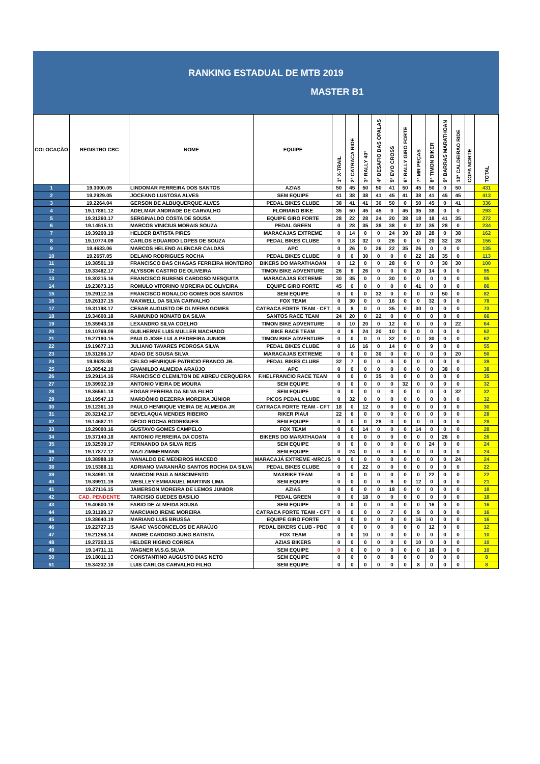RANKING ESTADUAL DE MTB 2019
MASTER B1
| COLOCAÇÃO | REGISTRO CBC | NOME | EQUIPE | 1ª X-TRAIL | 2ª CATRACA RIDE | 3ª RALLY 40º | 4ª DESAFIO DAS OPALAS | 5ª EVO CROSS | 6ª RALLY GIRO FORTE | 7ª MR PEÇAS | 8ª TIMON BIKER | 9ª BARRAS MARATHOAN | 10ª CALDEIRAO RIDE | COPA NORTE | TOTAL |
| --- | --- | --- | --- | --- | --- | --- | --- | --- | --- | --- | --- | --- | --- | --- | --- |
| 1 | 19.3000.05 | LINDOMAR FERREIRA DOS SANTOS | AZIAS | 50 | 45 | 50 | 50 | 41 | 50 | 45 | 50 | 0 | 50 | | 431 |
| 2 | 19.2929.05 | JOCEANO LUSTOSA ALVES | SEM EQUIPE | 41 | 38 | 38 | 41 | 45 | 41 | 38 | 41 | 45 | 45 | | 413 |
| 3 | 19.2264.04 | GERSON DE ALBUQUERQUE ALVES | PEDAL BIKES CLUBE | 38 | 41 | 41 | 30 | 50 | 0 | 50 | 45 | 0 | 41 | | 336 |
| 4 | 19.17881.12 | ADELMAR ANDRADE DE CARVALHO | FLORIANO BIKE | 35 | 50 | 45 | 45 | 0 | 45 | 35 | 38 | 0 | 0 | | 293 |
| 5 | 19.31260.17 | SERGINALDO COSTA DE SOUSA | EQUIPE GIRO FORTE | 28 | 22 | 28 | 24 | 20 | 38 | 18 | 18 | 41 | 35 | | 272 |
| 6 | 19.14515.11 | MARCOS VINICIUS MORAIS SOUZA | PEDAL GREEN | 0 | 28 | 35 | 38 | 38 | 0 | 32 | 35 | 28 | 0 | | 234 |
| 7 | 19.39200.19 | HELDER BATISTA PIRES | MARACAJAS EXTREME | 0 | 14 | 0 | 0 | 24 | 30 | 28 | 28 | 0 | 38 | | 162 |
| 8 | 19.10774.09 | CARLOS EDUARDO LOPES DE SOUZA | PEDAL BIKES CLUBE | 0 | 18 | 32 | 0 | 26 | 0 | 0 | 20 | 32 | 28 | | 156 |
| 9 | 19.4633.06 | MARCOS HELENO ALENCAR CALDAS | APC | 0 | 26 | 0 | 26 | 22 | 35 | 26 | 0 | 0 | 0 | | 135 |
| 10 | 19.2657.05 | DELANO RODRIGUES ROCHA | PEDAL BIKES CLUBE | 0 | 0 | 30 | 0 | 0 | 0 | 22 | 26 | 35 | 0 | | 113 |
| 11 | 19.38501.19 | FRANCISCO DAS CHAGAS FERREIRA MONTEIRO | BIKERS DO MARATHAOAN | 0 | 12 | 0 | 0 | 28 | 0 | 0 | 0 | 30 | 30 | | 100 |
| 12 | 19.33482.17 | ALYSSON CASTRO DE OLIVEIRA | TIMON BIKE ADVENTURE | 26 | 9 | 26 | 0 | 0 | 0 | 20 | 14 | 0 | 0 | | 95 |
| 13 | 19.30215.16 | FRANCISCO RUBENS CARDOSO MESQUITA | MARACAJAS EXTREME | 30 | 35 | 0 | 0 | 30 | 0 | 0 | 0 | 0 | 0 | | 95 |
| 14 | 19.23873.15 | ROMULO VITORINO MOREIRA DE OLIVEIRA | EQUIPE GIRO FORTE | 45 | 0 | 0 | 0 | 0 | 0 | 41 | 0 | 0 | 0 | | 86 |
| 15 | 19.29112.16 | FRANCISCO RONALDO GOMES DOS SANTOS | SEM EQUIPE | 0 | 0 | 0 | 32 | 0 | 0 | 0 | 0 | 50 | 0 | | 82 |
| 16 | 19.26137.15 | MAXWELL DA SILVA CARVALHO | FOX TEAM | 0 | 30 | 0 | 0 | 16 | 0 | 0 | 32 | 0 | 0 | | 78 |
| 17 | 19.31198.17 | CESAR AUGUSTO DE OLIVEIRA GOMES | CATRACA FORTE TEAM - CFT | 0 | 8 | 0 | 0 | 35 | 0 | 30 | 0 | 0 | 0 | | 73 |
| 18 | 19.34600.18 | RAIMUNDO NONATO DA SILVA | SANTOS RACE TEAM | 24 | 20 | 0 | 22 | 0 | 0 | 0 | 0 | 0 | 0 | | 66 |
| 19 | 19.35943.18 | LEXANDRO SILVA COELHO | TIMON BIKE ADVENTURE | 0 | 10 | 20 | 0 | 12 | 0 | 0 | 0 | 0 | 22 | | 64 |
| 20 | 19.10769.09 | GUILHERME LUIS MULLER MACHADO | BIKE RACE TEAM | 0 | 8 | 24 | 20 | 10 | 0 | 0 | 0 | 0 | 0 | | 62 |
| 21 | 19.27190.15 | PAULO JOSE LULA PEDREIRA JUNIOR | TIMON BIKE ADVENTURE | 0 | 0 | 0 | 0 | 32 | 0 | 0 | 30 | 0 | 0 | | 62 |
| 22 | 19.19677.13 | JULIANO TAVARES PEDROSA SILVA | PEDAL BIKES CLUBE | 0 | 16 | 16 | 0 | 14 | 0 | 0 | 9 | 0 | 0 | | 55 |
| 23 | 19.31266.17 | ADAO DE SOUSA SILVA | MARACAJAS EXTREME | 0 | 0 | 0 | 30 | 0 | 0 | 0 | 0 | 0 | 20 | | 50 |
| 24 | 19.8628.08 | CELSO HENRIQUE PATRICIO FRANCO JR. | PEDAL BIKES CLUBE | 32 | 7 | 0 | 0 | 0 | 0 | 0 | 0 | 0 | 0 | | 39 |
| 25 | 19.38542.19 | GIVANILDO ALMEIDA ARAÚJO | APC | 0 | 0 | 0 | 0 | 0 | 0 | 0 | 0 | 38 | 0 | | 38 |
| 26 | 19.29114.16 | FRANCISCO CLEMILTON DE ABREU CERQUEIRA | F.HELFRANCIO RACE TEAM | 0 | 0 | 0 | 35 | 0 | 0 | 0 | 0 | 0 | 0 | | 35 |
| 27 | 19.39932.19 | ANTONIO VIEIRA DE MOURA | SEM EQUIPE | 0 | 0 | 0 | 0 | 0 | 32 | 0 | 0 | 0 | 0 | | 32 |
| 28 | 19.36561.18 | EDGAR PEREIRA DA SILVA FILHO | SEM EQUIPE | 0 | 0 | 0 | 0 | 0 | 0 | 0 | 0 | 0 | 32 | | 32 |
| 29 | 19.19547.13 | MARDÔNIO BEZERRA MOREIRA JÚNIOR | PICOS PEDAL CLUBE | 0 | 32 | 0 | 0 | 0 | 0 | 0 | 0 | 0 | 0 | | 32 |
| 30 | 19.12361.10 | PAULO HENRIQUE VIEIRA DE ALMEIDA JR | CATRACA FORTE TEAM - CFT | 18 | 0 | 12 | 0 | 0 | 0 | 0 | 0 | 0 | 0 | | 30 |
| 31 | 20.32142.17 | BEVELAQUA MENDES RIBEIRO | RIKER PIAUI | 22 | 6 | 0 | 0 | 0 | 0 | 0 | 0 | 0 | 0 | | 28 |
| 32 | 19.14687.11 | DÉCIO ROCHA RODRIGUES | SEM EQUIPE | 0 | 0 | 0 | 28 | 0 | 0 | 0 | 0 | 0 | 0 | | 28 |
| 33 | 19.29090.16 | GUSTAVO GOMES CAMPELO | FOX TEAM | 0 | 0 | 14 | 0 | 0 | 0 | 14 | 0 | 0 | 0 | | 28 |
| 34 | 19.37140.18 | ANTONIO FERREIRA DA COSTA | BIKERS DO MARATHAOAN | 0 | 0 | 0 | 0 | 0 | 0 | 0 | 0 | 26 | 0 | | 26 |
| 35 | 19.32539.17 | FERNANDO DA SILVA REIS | SEM EQUIPE | 0 | 0 | 0 | 0 | 0 | 0 | 0 | 24 | 0 | 0 | | 24 |
| 36 | 19.17877.12 | MAZI ZIMMERMANN | SEM EQUIPE | 0 | 24 | 0 | 0 | 0 | 0 | 0 | 0 | 0 | 0 | | 24 |
| 37 | 19.38988.19 | IVANALDO DE MEDEIROS MACEDO | MARACAJÁ EXTREME -MRCJS | 0 | 0 | 0 | 0 | 0 | 0 | 0 | 0 | 0 | 24 | | 24 |
| 38 | 19.15388.11 | ADRIANO MARANHÃO SANTOS ROCHA DA SILVA | PEDAL BIKES CLUBE | 0 | 0 | 22 | 0 | 0 | 0 | 0 | 0 | 0 | 0 | | 22 |
| 39 | 19.34981.18 | MARCONI PAULA NASCIMENTO | MAXBIKE TEAM | 0 | 0 | 0 | 0 | 0 | 0 | 0 | 22 | 0 | 0 | | 22 |
| 40 | 19.39911.19 | WESLLEY EMMANUEL MARTINS LIMA | SEM EQUIPE | 0 | 0 | 0 | 0 | 9 | 0 | 12 | 0 | 0 | 0 | | 21 |
| 41 | 19.27116.15 | JAMERSON MOREIRA DE LEMOS JUNIOR | AZIAS | 0 | 0 | 0 | 0 | 18 | 0 | 0 | 0 | 0 | 0 | | 18 |
| 42 | CAD. PENDENTE | TARCISIO GUEDES BASILIO | PEDAL GREEN | 0 | 0 | 18 | 0 | 0 | 0 | 0 | 0 | 0 | 0 | | 18 |
| 43 | 19.40600.19 | FABIO DE ALMEIDA SOUSA | SEM EQUIPE | 0 | 0 | 0 | 0 | 0 | 0 | 0 | 16 | 0 | 0 | | 16 |
| 44 | 19.31199.17 | MARCIANO IRENE MOREIRA | CATRACA FORTE TEAM - CFT | 0 | 0 | 0 | 0 | 7 | 0 | 9 | 0 | 0 | 0 | | 16 |
| 45 | 19.38640.19 | MARIANO LUIS BRUSSA | EQUIPE GIRO FORTE | 0 | 0 | 0 | 0 | 0 | 0 | 16 | 0 | 0 | 0 | | 16 |
| 46 | 19.22727.15 | ISAAC VASCONCELOS DE ARAÚJO | PEDAL BIKERS CLUB - PBC | 0 | 0 | 0 | 0 | 0 | 0 | 0 | 12 | 0 | 0 | | 12 |
| 47 | 19.21258.14 | ANDRÉ CARDOSO JUNG BATISTA | FOX TEAM | 0 | 0 | 10 | 0 | 0 | 0 | 0 | 0 | 0 | 0 | | 10 |
| 48 | 19.27203.15 | HELDER HIGINO CORREA | AZIAS BIKERS | 0 | 0 | 0 | 0 | 0 | 0 | 10 | 0 | 0 | 0 | | 10 |
| 49 | 19.14711.11 | WAGNER M.S.G.SILVA | SEM EQUIPE | 0 | 0 | 0 | 0 | 0 | 0 | 0 | 10 | 0 | 0 | | 10 |
| 50 | 19.18011.13 | CONSTANTINO AUGUSTO DIAS NETO | SEM EQUIPE | 0 | 0 | 0 | 0 | 8 | 0 | 0 | 0 | 0 | 0 | | 8 |
| 51 | 19.34232.18 | LUIS CARLOS CARVALHO FILHO | SEM EQUIPE | 0 | 0 | 0 | 0 | 0 | 0 | 8 | 0 | 0 | 0 | | 8 |